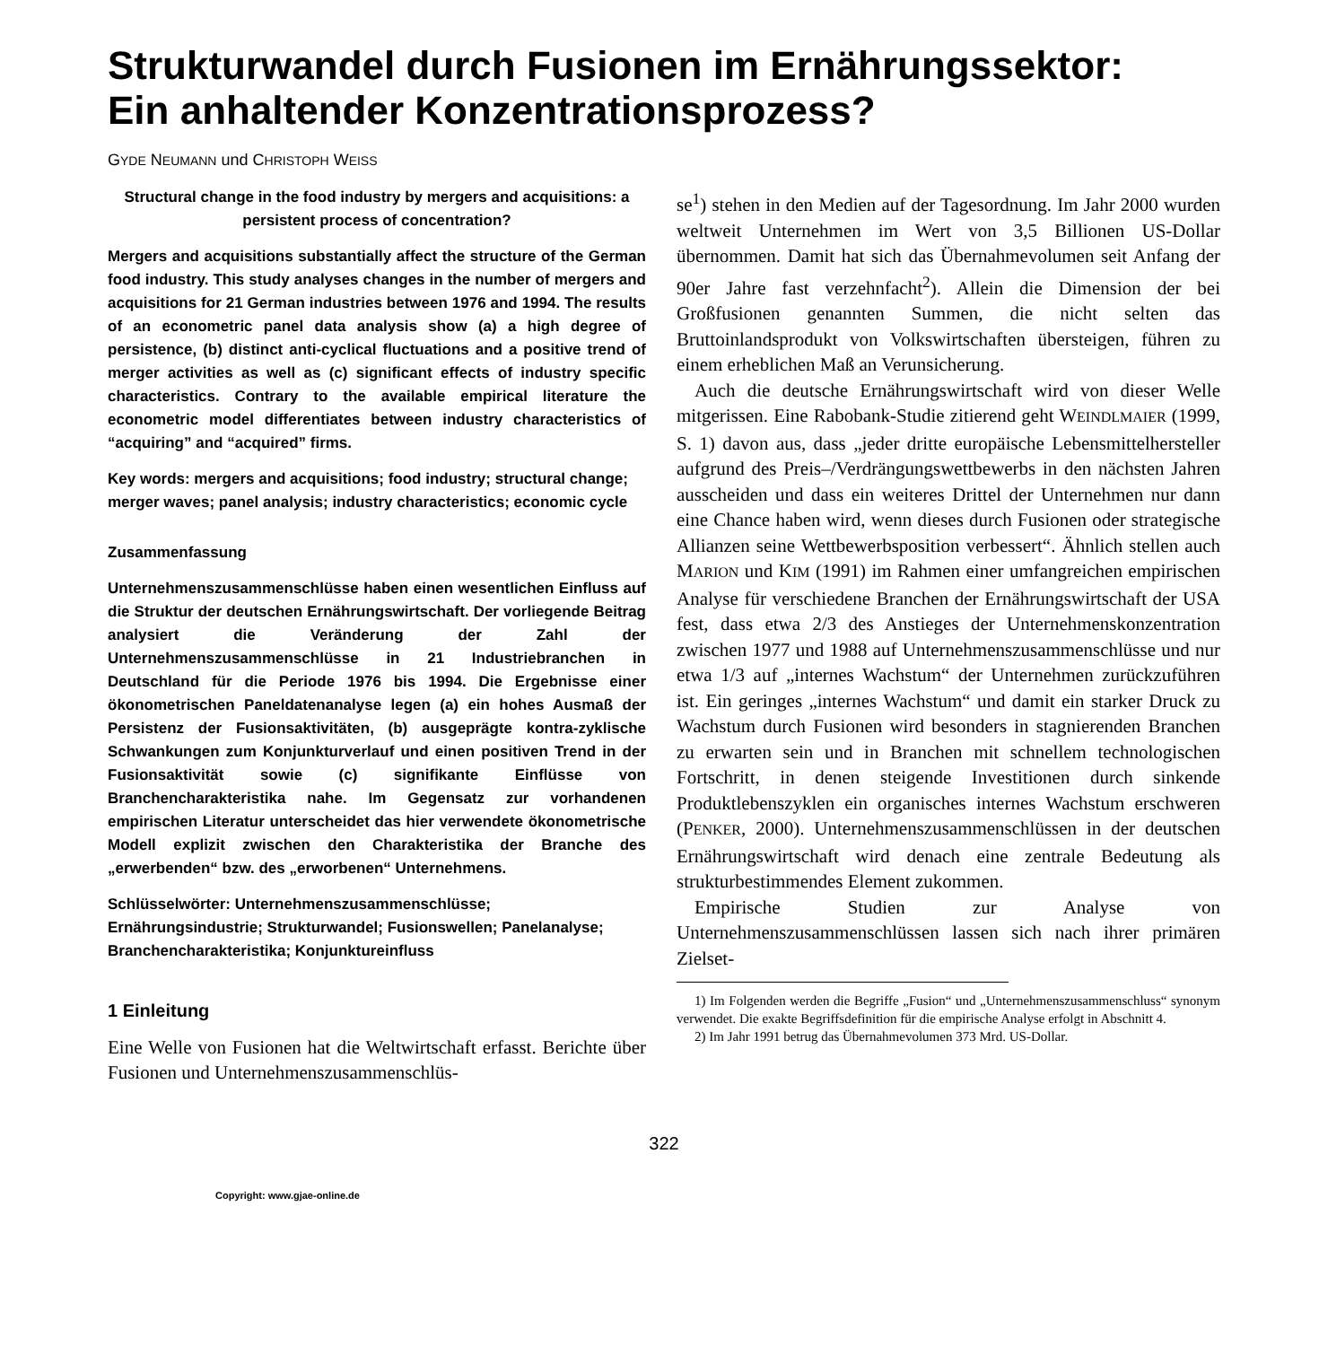Strukturwandel durch Fusionen im Ernährungssektor:
Ein anhaltender Konzentrationsprozess?
GYDE NEUMANN und CHRISTOPH WEISS
Structural change in the food industry by mergers and acquisitions: a persistent process of concentration?
Mergers and acquisitions substantially affect the structure of the German food industry. This study analyses changes in the number of mergers and acquisitions for 21 German industries between 1976 and 1994. The results of an econometric panel data analysis show (a) a high degree of persistence, (b) distinct anti-cyclical fluctuations and a positive trend of merger activities as well as (c) significant effects of industry specific characteristics. Contrary to the available empirical literature the econometric model differentiates between industry characteristics of “acquiring” and “acquired” firms.
Key words: mergers and acquisitions; food industry; structural change; merger waves; panel analysis; industry characteristics; economic cycle
Zusammenfassung
Unternehmenszusammenschlüsse haben einen wesentlichen Einfluss auf die Struktur der deutschen Ernährungswirtschaft. Der vorliegende Beitrag analysiert die Veränderung der Zahl der Unternehmenszusammenschlüsse in 21 Industriebranchen in Deutschland für die Periode 1976 bis 1994. Die Ergebnisse einer ökonometrischen Paneldatenanalyse legen (a) ein hohes Ausmaß der Persistenz der Fusionsaktivitäten, (b) ausgeprägte kontra-zyklische Schwankungen zum Konjunkturverlauf und einen positiven Trend in der Fusionsaktivität sowie (c) signifikante Einflüsse von Branchencharakteristika nahe. Im Gegensatz zur vorhandenen empirischen Literatur unterscheidet das hier verwendete ökonometrische Modell explizit zwischen den Charakteristika der Branche des „erwerbenden“ bzw. des „erworbenen“ Unternehmens.
Schlüsselwörter: Unternehmenszusammenschlüsse; Ernährungsindustrie; Strukturwandel; Fusionswellen; Panelanalyse; Branchencharakteristika; Konjunktureinfluss
1 Einleitung
Eine Welle von Fusionen hat die Weltwirtschaft erfasst. Berichte über Fusionen und Unternehmenszusammenschlüs-
se<sup>1</sup>) stehen in den Medien auf der Tagesordnung. Im Jahr 2000 wurden weltweit Unternehmen im Wert von 3,5 Billionen US-Dollar übernommen. Damit hat sich das Übernahmevolumen seit Anfang der 90er Jahre fast verzehnfacht<sup>2</sup>). Allein die Dimension der bei Großfusionen genannten Summen, die nicht selten das Bruttoinlandsprodukt von Volkswirtschaften übersteigen, führen zu einem erheblichen Maß an Verunsicherung.
Auch die deutsche Ernährungswirtschaft wird von dieser Welle mitgerissen. Eine Rabobank-Studie zitierend geht WEINDLMAIER (1999, S. 1) davon aus, dass „jeder dritte europäische Lebensmittelhersteller aufgrund des Preis–/Verdrängungswettbewerbs in den nächsten Jahren ausscheiden und dass ein weiteres Drittel der Unternehmen nur dann eine Chance haben wird, wenn dieses durch Fusionen oder strategische Allianzen seine Wettbewerbsposition verbessert“. Ähnlich stellen auch MARION und KIM (1991) im Rahmen einer umfangreichen empirischen Analyse für verschiedene Branchen der Ernährungswirtschaft der USA fest, dass etwa 2/3 des Anstieges der Unternehmenskonzentration zwischen 1977 und 1988 auf Unternehmenszusammenschlüsse und nur etwa 1/3 auf „internes Wachstum“ der Unternehmen zurückzuführen ist. Ein geringes „internes Wachstum“ und damit ein starker Druck zu Wachstum durch Fusionen wird besonders in stagnierenden Branchen zu erwarten sein und in Branchen mit schnellem technologischen Fortschritt, in denen steigende Investitionen durch sinkende Produktlebenszyklen ein organisches internes Wachstum erschweren (PENKER, 2000). Unternehmenszusammenschlüssen in der deutschen Ernährungswirtschaft wird denach eine zentrale Bedeutung als strukturbestimmendes Element zukommen.
Empirische Studien zur Analyse von Unternehmenszusammenschlüssen lassen sich nach ihrer primären Zielset-
1) Im Folgenden werden die Begriffe „Fusion“ und „Unternehmenszusammenschluss“ synonym verwendet. Die exakte Begriffsdefinition für die empirische Analyse erfolgt in Abschnitt 4.
2) Im Jahr 1991 betrug das Übernahmevolumen 373 Mrd. US-Dollar.
322
Copyright: www.gjae-online.de